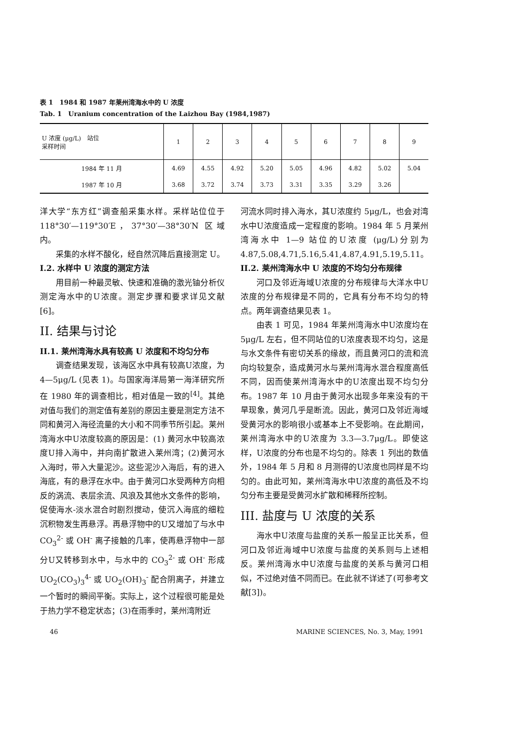表 1　1984 和 1987 年莱州湾海水中的 U 浓度
Tab. 1　Uranium concentration of the Laizhou Bay (1984,1987)
| U 浓度 (μg/L) 站位 采样时间 | 1 | 2 | 3 | 4 | 5 | 6 | 7 | 8 | 9 |
| --- | --- | --- | --- | --- | --- | --- | --- | --- | --- |
| 1984 年 11 月 | 4.69 | 4.55 | 4.92 | 5.20 | 5.05 | 4.96 | 4.82 | 5.02 | 5.04 |
| 1987 年 10 月 | 3.68 | 3.72 | 3.74 | 3.73 | 3.31 | 3.35 | 3.29 | 3.26 | |
洋大学“东方红”调查船采集水样。采样站位位于 118°30′—119°30′E，37°30′—38°30′N 区域内。
采集的水样不酸化，经自然沉降后直接测定 U。
I.2. 水样中 U 浓度的测定方法
用目前一种最灵敏、快速和准确的激光铀分析仪测定海水中的U浓度。测定步骤和要求详见文献[6]。
II. 结果与讨论
II.1. 莱州湾海水具有较高 U 浓度和不均匀分布
调查结果发现，该海区水中具有较高U浓度，为 4—5μg/L (见表 1)。与国家海洋局第一海洋研究所在 1980 年的调查相比，相对值是一致的<sup>[4]</sup>。其绝对值与我们的测定值有差别的原因主要是测定方法不同和黄河入海径流量的大小和不同季节所引起。莱州湾海水中U浓度较高的原因是：(1) 黄河水中较高浓度U排入海中，并向南扩散进入莱州湾；(2)黄河水入海时，带入大量泥沙。这些泥沙入海后，有的进入海底，有的悬浮在水中。由于黄河口水受两种方向相反的涡流、表层余流、风浪及其他水文条件的影响，促使海水-淡水混合时剧烈搅动，使沉入海底的细粒沉积物发生再悬浮。再悬浮物中的U又增加了与水中 CO<sub>3</sub><sup>2-</sup> 或 OH<sup>-</sup> 离子接触的几率，使再悬浮物中一部分U又转移到水中，与水中的 CO<sub>3</sub><sup>2-</sup> 或 OH<sup>-</sup> 形成 UO<sub>2</sub>(CO<sub>3</sub>)<sub>3</sub><sup>4-</sup> 或 UO<sub>2</sub>(OH)<sub>3</sub><sup>-</sup> 配合阴离子，并建立一个暂时的瞬间平衡。实际上，这个过程很可能是处于热力学不稳定状态；(3)在雨季时，莱州湾附近
河流水同时排入海水，其U浓度约 5μg/L，也会对湾水中U浓度造成一定程度的影响。1984 年 5 月莱州湾海水中 1—9 站位的U浓度 (μg/L)分别为4.87,5.08,4.71,5.16,5.41,4.87,4.91,5.19,5.11。
II.2. 莱州湾海水中 U 浓度的不均匀分布规律
河口及邻近海域U浓度的分布规律与大洋水中U浓度的分布规律是不同的，它具有分布不均匀的特点。两年调查结果见表 1。
由表 1 可见，1984 年莱州湾海水中U浓度均在 5μg/L 左右，但不同站位的U浓度表现不均匀，这是与水文条件有密切关系的缘故，而且黄河口的流和流向均较复杂，造成黄河水与莱州湾海水混合程度高低不同，因而使莱州湾海水中的U浓度出现不均匀分布。1987 年 10 月由于黄河水出现多年来没有的干旱现象，黄河几乎是断流。因此，黄河口及邻近海域受黄河水的影响很小或基本上不受影响。在此期间，莱州湾海水中的U浓度为 3.3—3.7μg/L。即使这样，U浓度的分布也是不均匀的。除表 1 列出的数值外，1984 年 5 月和 8 月测得的U浓度也同样是不均匀的。由此可知，莱州湾海水中U浓度的高低及不均匀分布主要是受黄河水扩散和稀释所控制。
III. 盐度与 U 浓度的关系
海水中U浓度与盐度的关系一般呈正比关系，但河口及邻近海域中U浓度与盐度的关系则与上述相反。莱州湾海水中U浓度与盐度的关系与黄河口相似，不过绝对值不同而已。在此就不详述了(可参考文献[3])。
46 MARINE SCIENCES, No. 3, May, 1991